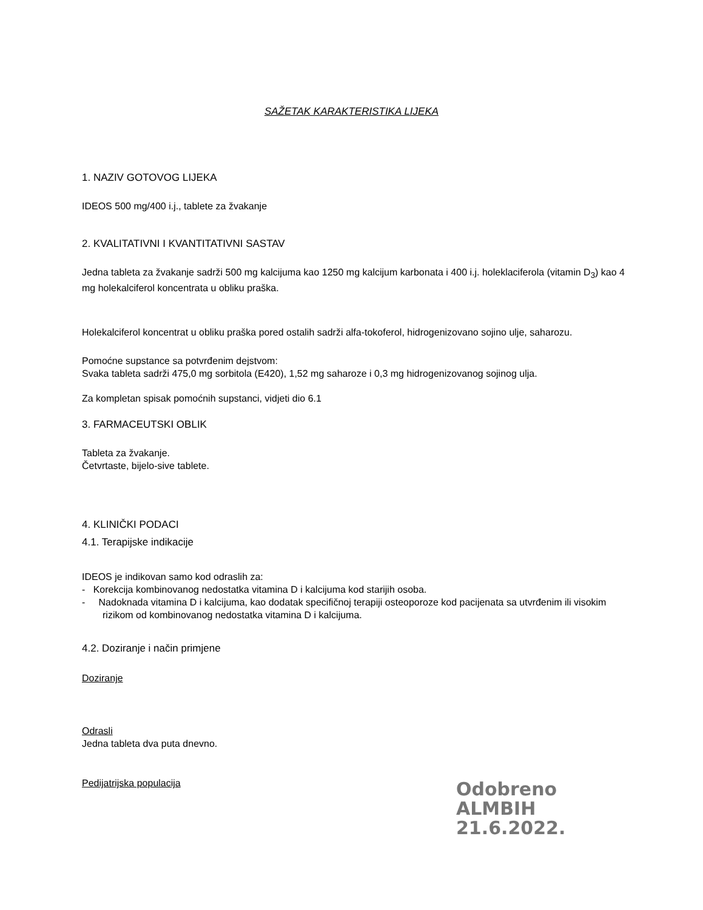SAŽETAK KARAKTERISTIKA LIJEKA
1. NAZIV GOTOVOG LIJEKA
IDEOS 500 mg/400 i.j., tablete za žvakanje
2. KVALITATIVNI I KVANTITATIVNI SASTAV
Jedna tableta za žvakanje sadrži 500 mg kalcijuma kao 1250 mg kalcijum karbonata i 400 i.j. holeklaciferola (vitamin D<sub>3</sub>) kao 4 mg holekalciferol koncentrata u obliku praška.
Holekalciferol koncentrat u obliku praška pored ostalih sadrži alfa-tokoferol, hidrogenizovano sojino ulje, saharozu.
Pomoćne supstance sa potvrđenim dejstvom:
Svaka tableta sadrži 475,0 mg sorbitola (E420), 1,52 mg saharoze i 0,3 mg hidrogenizovanog sojinog ulja.
Za kompletan spisak pomoćnih supstanci, vidjeti dio 6.1
3. FARMACEUTSKI OBLIK
Tableta za žvakanje.
Četvrtaste, bijelo-sive tablete.
4. KLINIČKI PODACI
4.1. Terapijske indikacije
IDEOS je indikovan samo kod odraslih za:
- Korekcija kombinovanog nedostatka vitamina D i kalcijuma kod starijih osoba.
- Nadoknada vitamina D i kalcijuma, kao dodatak specifičnoj terapiji osteoporoze kod pacijenata sa utvrđenim ili visokim rizikom od kombinovanog nedostatka vitamina D i kalcijuma.
4.2. Doziranje i način primjene
Doziranje
Odrasli
Jedna tableta dva puta dnevno.
Pedijatrijska populacija
Odobreno
ALMBIH
21.6.2022.